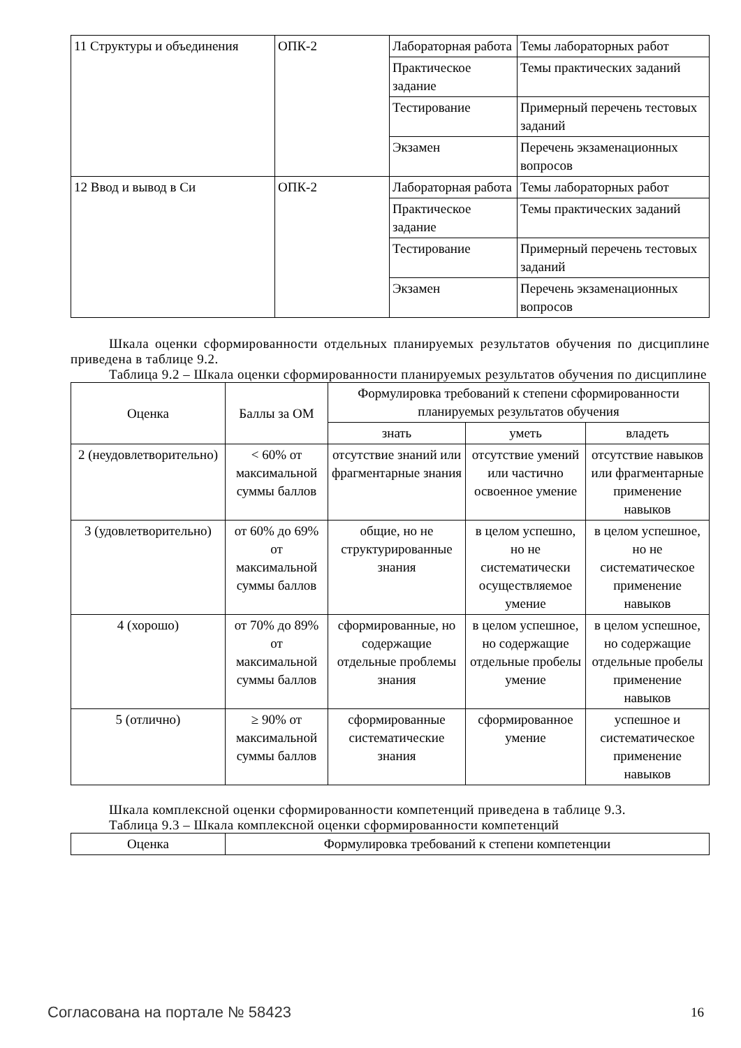| 11 Структуры и объединения | ОПК-2 | Лабораторная работа | Темы лабораторных работ |
| | | Практическое задание | Темы практических заданий |
| | | Тестирование | Примерный перечень тестовых заданий |
| | | Экзамен | Перечень экзаменационных вопросов |
| 12 Ввод и вывод в Си | ОПК-2 | Лабораторная работа | Темы лабораторных работ |
| | | Практическое задание | Темы практических заданий |
| | | Тестирование | Примерный перечень тестовых заданий |
| | | Экзамен | Перечень экзаменационных вопросов |
Шкала оценки сформированности отдельных планируемых результатов обучения по дисциплине приведена в таблице 9.2.
Таблица 9.2 – Шкала оценки сформированности планируемых результатов обучения по дисциплине
| Оценка | Баллы за ОМ | Формулировка требований к степени сформированности планируемых результатов обучения | | |
| --- | --- | --- | --- | --- |
| | | знать | уметь | владеть |
| 2 (неудовлетворительно) | < 60% от максимальной суммы баллов | отсутствие знаний или фрагментарные знания | отсутствие умений или частично освоенное умение | отсутствие навыков или фрагментарные применение навыков |
| 3 (удовлетворительно) | от 60% до 69% от максимальной суммы баллов | общие, но не структурированные знания | в целом успешно, но не систематически осуществляемое умение | в целом успешное, но не систематическое применение навыков |
| 4 (хорошо) | от 70% до 89% от максимальной суммы баллов | сформированные, но содержащие отдельные проблемы знания | в целом успешное, но содержащие отдельные пробелы умение | в целом успешное, но содержащие отдельные пробелы применение навыков |
| 5 (отлично) | ≥ 90% от максимальной суммы баллов | сформированные систематические знания | сформированное умение | успешное и систематическое применение навыков |
Шкала комплексной оценки сформированности компетенций приведена в таблице 9.3.
Таблица 9.3 – Шкала комплексной оценки сформированности компетенций
| Оценка | Формулировка требований к степени компетенции |
| --- | --- |
Согласована на портале № 58423 16